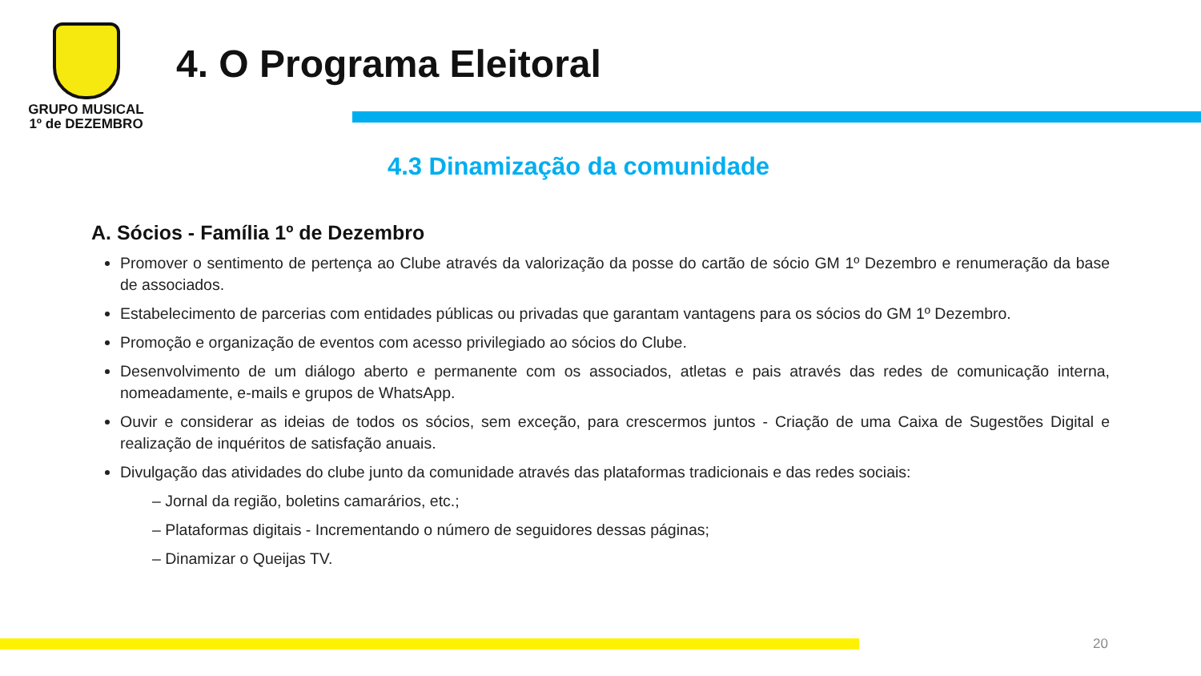GRUPO MUSICAL
1º de DEZEMBRO
4. O Programa Eleitoral
4.3 Dinamização da comunidade
A. Sócios - Família 1º de Dezembro
Promover o sentimento de pertença ao Clube através da valorização da posse do cartão de sócio GM 1º Dezembro e renumeração da base de associados.
Estabelecimento de parcerias com entidades públicas ou privadas que garantam vantagens para os sócios do GM 1º Dezembro.
Promoção e organização de eventos com acesso privilegiado ao sócios do Clube.
Desenvolvimento de um diálogo aberto e permanente com os associados, atletas e pais através das redes de comunicação interna, nomeadamente, e-mails e grupos de WhatsApp.
Ouvir e considerar as ideias de todos os sócios, sem exceção, para crescermos juntos - Criação de uma Caixa de Sugestões Digital e realização de inquéritos de satisfação anuais.
Divulgação das atividades do clube junto da comunidade através das plataformas tradicionais e das redes sociais:
– Jornal da região, boletins camarários, etc.;
– Plataformas digitais - Incrementando o número de seguidores dessas páginas;
– Dinamizar o Queijas TV.
20